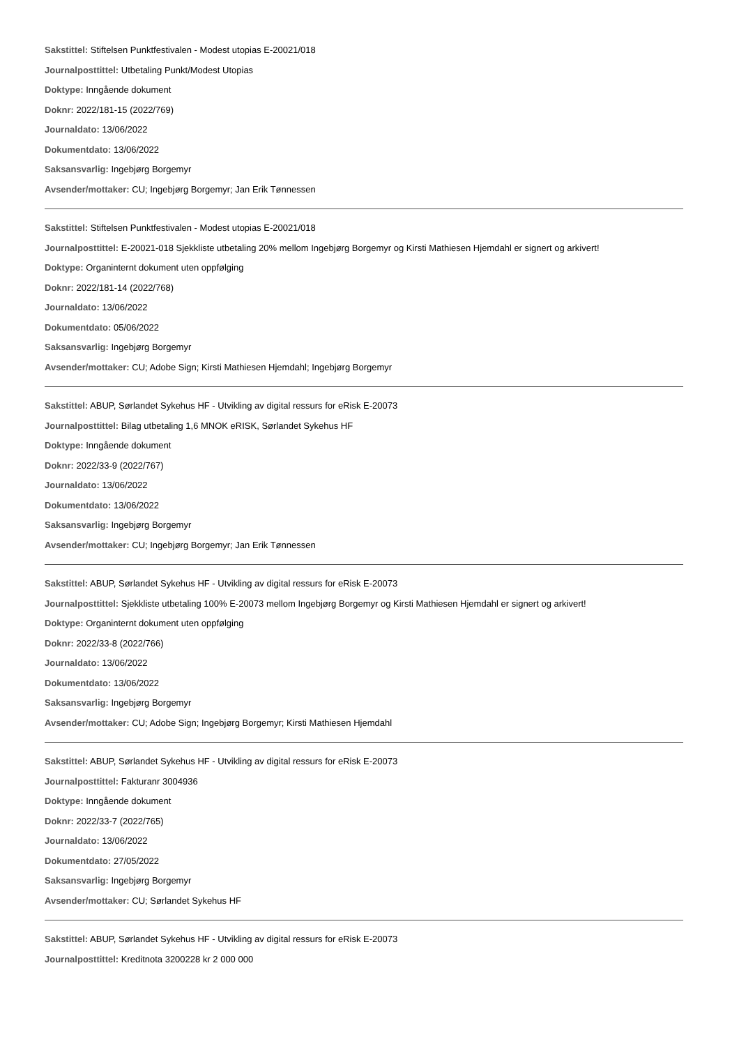Sakstittel: Stiftelsen Punktfestivalen - Modest utopias E-20021/018
Journalposttittel: Utbetaling Punkt/Modest Utopias
Doktype: Inngående dokument
Doknr: 2022/181-15 (2022/769)
Journaldato: 13/06/2022
Dokumentdato: 13/06/2022
Saksansvarlig: Ingebjørg Borgemyr
Avsender/mottaker: CU; Ingebjørg Borgemyr; Jan Erik Tønnessen
Sakstittel: Stiftelsen Punktfestivalen - Modest utopias E-20021/018
Journalposttittel: E-20021-018 Sjekkliste utbetaling 20% mellom Ingebjørg Borgemyr og Kirsti Mathiesen Hjemdahl er signert og arkivert!
Doktype: Organinternt dokument uten oppfølging
Doknr: 2022/181-14 (2022/768)
Journaldato: 13/06/2022
Dokumentdato: 05/06/2022
Saksansvarlig: Ingebjørg Borgemyr
Avsender/mottaker: CU; Adobe Sign; Kirsti Mathiesen Hjemdahl; Ingebjørg Borgemyr
Sakstittel: ABUP, Sørlandet Sykehus HF - Utvikling av digital ressurs for eRisk E-20073
Journalposttittel: Bilag utbetaling 1,6 MNOK eRISK, Sørlandet Sykehus HF
Doktype: Inngående dokument
Doknr: 2022/33-9 (2022/767)
Journaldato: 13/06/2022
Dokumentdato: 13/06/2022
Saksansvarlig: Ingebjørg Borgemyr
Avsender/mottaker: CU; Ingebjørg Borgemyr; Jan Erik Tønnessen
Sakstittel: ABUP, Sørlandet Sykehus HF - Utvikling av digital ressurs for eRisk E-20073
Journalposttittel: Sjekkliste utbetaling 100% E-20073 mellom Ingebjørg Borgemyr og Kirsti Mathiesen Hjemdahl er signert og arkivert!
Doktype: Organinternt dokument uten oppfølging
Doknr: 2022/33-8 (2022/766)
Journaldato: 13/06/2022
Dokumentdato: 13/06/2022
Saksansvarlig: Ingebjørg Borgemyr
Avsender/mottaker: CU; Adobe Sign; Ingebjørg Borgemyr; Kirsti Mathiesen Hjemdahl
Sakstittel: ABUP, Sørlandet Sykehus HF - Utvikling av digital ressurs for eRisk E-20073
Journalposttittel: Fakturanr 3004936
Doktype: Inngående dokument
Doknr: 2022/33-7 (2022/765)
Journaldato: 13/06/2022
Dokumentdato: 27/05/2022
Saksansvarlig: Ingebjørg Borgemyr
Avsender/mottaker: CU; Sørlandet Sykehus HF
Sakstittel: ABUP, Sørlandet Sykehus HF - Utvikling av digital ressurs for eRisk E-20073
Journalposttittel: Kreditnota 3200228 kr 2 000 000